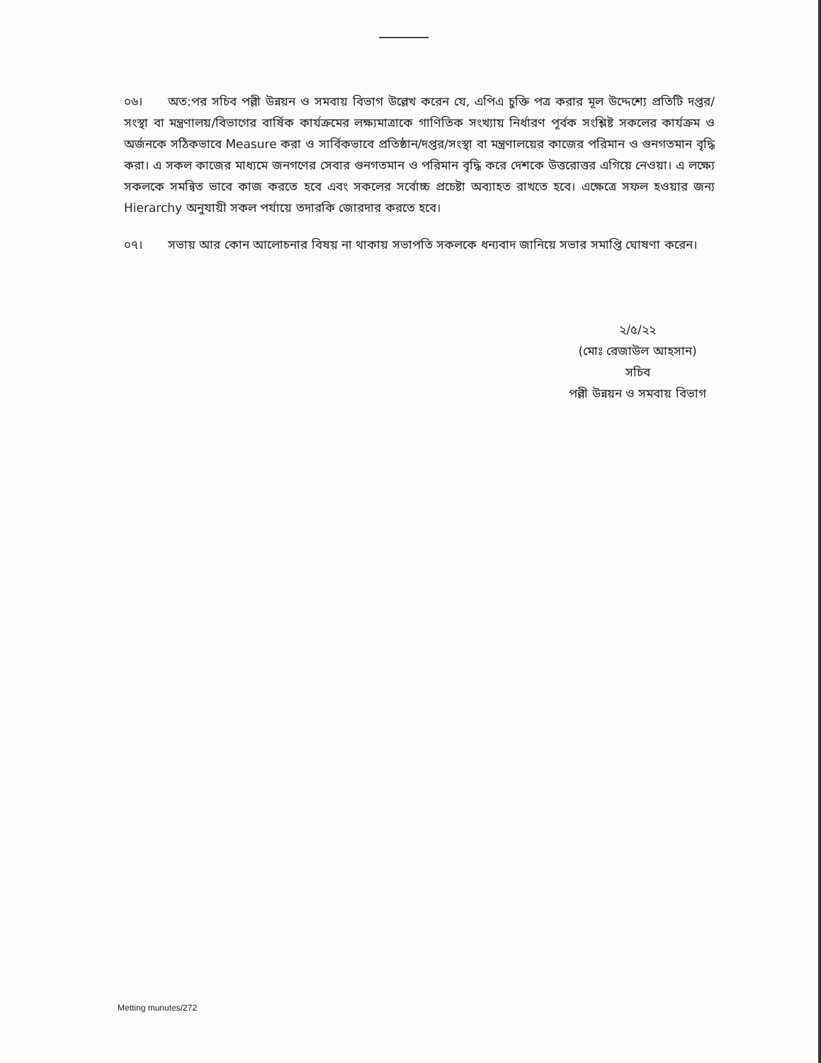০৬। অত:পর সচিব পল্লী উন্নয়ন ও সমবায় বিভাগ উল্লেখ করেন যে, এপিএ চুক্তি পত্র করার মূল উদ্দেশ্যে প্রতিটি দপ্তর/সংস্থা বা মন্ত্রণালয়/বিভাগের বার্ষিক কার্যক্রমের লক্ষ্যমাত্রাকে গাণিতিক সংখ্যায় নির্ধারণ পূর্বক সংশ্লিষ্ট সকলের কার্যক্রম ও অর্জনকে সঠিকভাবে Measure করা ও সার্বিকভাবে প্রতিষ্ঠান/দপ্তর/সংস্থা বা মন্ত্রণালয়ের কাজের পরিমান ও গুনগতমান বৃদ্ধি করা। এ সকল কাজের মাধ্যমে জনগণের সেবার গুনগতমান ও পরিমান বৃদ্ধি করে দেশকে উত্তরোত্তর এগিয়ে নেওয়া। এ লক্ষ্যে সকলকে সমন্বিত ভাবে কাজ করতে হবে এবং সকলের সর্বোচ্চ প্রচেষ্টা অব্যাহত রাখতে হবে। এক্ষেত্রে সফল হওয়ার জন্য Hierarchy অনুযায়ী সকল পর্যায়ে তদারকি জোরদার করতে হবে।
০৭। সভায় আর কোন আলোচনার বিষয় না থাকায় সভাপতি সকলকে ধন্যবাদ জানিয়ে সভার সমাপ্তি ঘোষণা করেন।
২/৫/২২
(মোঃ রেজাউল আহসান)
সচিব
পল্লী উন্নয়ন ও সমবায় বিভাগ
Metting munutes/272